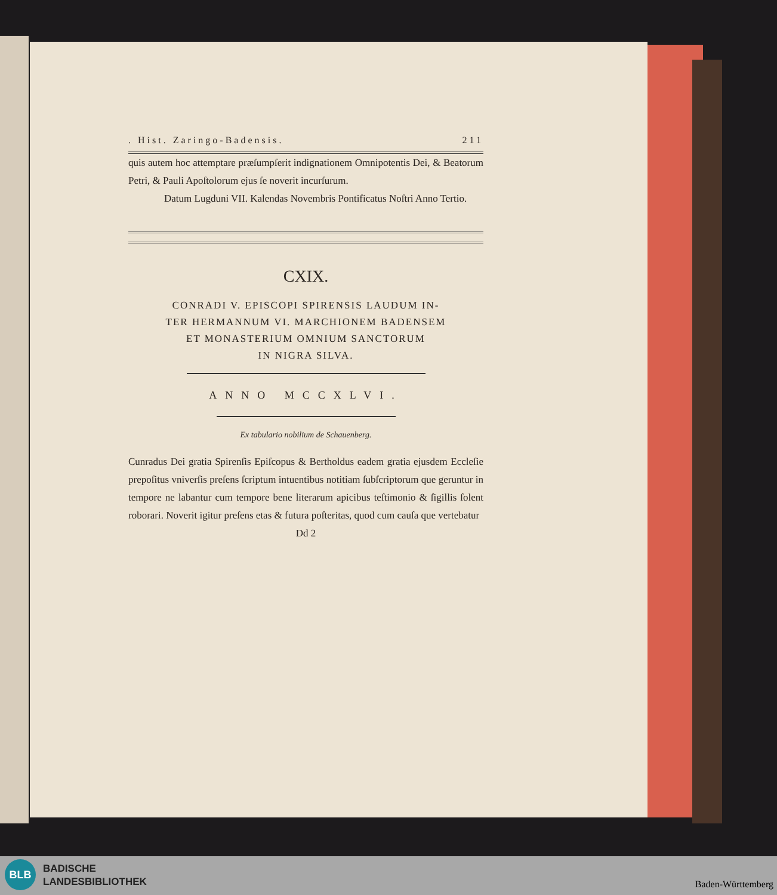. Hist. Zaringo-Badensis. 211
quis autem hoc attemptare præſumpſerit indignationem Omnipotentis Dei, & Beatorum Petri, & Pauli Apoſtolorum ejus ſe noverit incurſurum.
Datum Lugduni VII. Kalendas Novembris Pontificatus Noſtri Anno Tertio.
CXIX.
CONRADI V. EPISCOPI SPIRENSIS LAUDUM IN-
TER HERMANNUM VI. MARCHIONEM BADENSEM
ET MONASTERIUM OMNIUM SANCTORUM
IN NIGRA SILVA.
ANNO MCCXLVI.
Ex tabulario nobilium de Schauenberg.
Cunradus Dei gratia Spirenſis Epiſcopus & Bertholdus eadem gratia ejusdem Eccleſie prepoſitus vniverſis preſens ſcriptum intuentibus notitiam ſubſcriptorum que geruntur in tempore ne labantur cum tempore bene literarum apicibus teſtimonio & ſigillis ſolent roborari. Noverit igitur preſens etas & futura poſteritas, quod cum cauſa que vertebatur
Dd 2
BLB
BADISCHE
LANDESBIBLIOTHEK
Baden-Württemberg